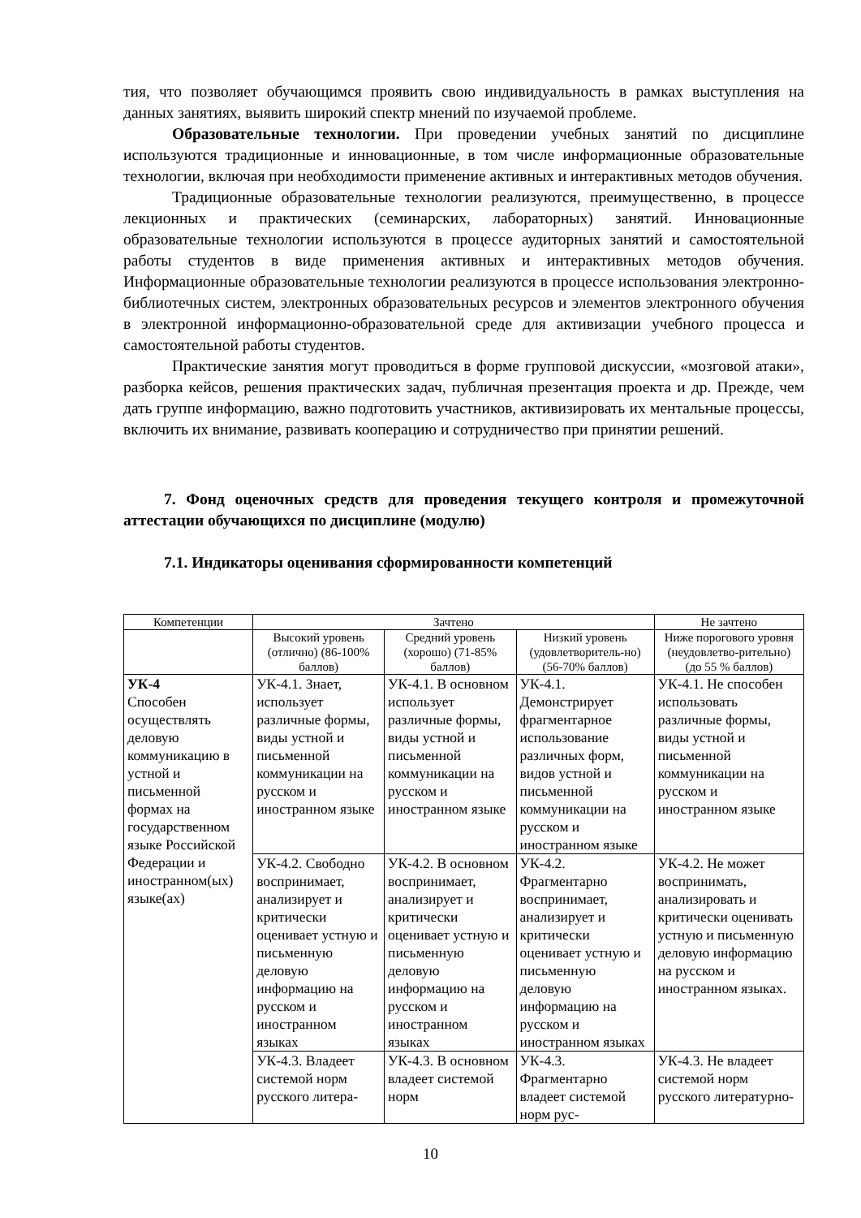тия, что позволяет обучающимся проявить свою индивидуальность в рамках выступления на данных занятиях, выявить широкий спектр мнений по изучаемой проблеме.
Образовательные технологии. При проведении учебных занятий по дисциплине используются традиционные и инновационные, в том числе информационные образовательные технологии, включая при необходимости применение активных и интерактивных методов обучения.
Традиционные образовательные технологии реализуются, преимущественно, в процессе лекционных и практических (семинарских, лабораторных) занятий. Инновационные образовательные технологии используются в процессе аудиторных занятий и самостоятельной работы студентов в виде применения активных и интерактивных методов обучения. Информационные образовательные технологии реализуются в процессе использования электронно-библиотечных систем, электронных образовательных ресурсов и элементов электронного обучения в электронной информационно-образовательной среде для активизации учебного процесса и самостоятельной работы студентов.
Практические занятия могут проводиться в форме групповой дискуссии, «мозговой атаки», разборка кейсов, решения практических задач, публичная презентация проекта и др. Прежде, чем дать группе информацию, важно подготовить участников, активизировать их ментальные процессы, включить их внимание, развивать кооперацию и сотрудничество при принятии решений.
7. Фонд оценочных средств для проведения текущего контроля и промежуточной аттестации обучающихся по дисциплине (модулю)
7.1. Индикаторы оценивания сформированности компетенций
| Компетенции | Зачтено | | | Не зачтено |
| --- | --- | --- | --- | --- |
| | Высокий уровень (отлично) (86-100% баллов) | Средний уровень (хорошо) (71-85% баллов) | Низкий уровень (удовлетворитель-но) (56-70% баллов) | Ниже порогового уровня (неудовлетво-рительно) (до 55 % баллов) |
| УК-4 Способен осуществлять деловую коммуникацию в устной и письменной формах на государственном языке Российской Федерации и иностранном(ых) языке(ах) | УК-4.1. Знает, использует различные формы, виды устной и письменной коммуникации на русском и иностранном языке | УК-4.1. В основном использует различные формы, виды устной и письменной коммуникации на русском и иностранном языке | УК-4.1. Демонстрирует фрагментарное использование различных форм, видов устной и письменной коммуникации на русском и иностранном языке | УК-4.1. Не способен использовать различные формы, виды устной и письменной коммуникации на русском и иностранном языке |
| | УК-4.2. Свободно воспринимает, анализирует и критически оценивает устную и письменную деловую информацию на русском и иностранном языках | УК-4.2. В основном воспринимает, анализирует и критически оценивает устную и письменную деловую информацию на русском и иностранном языках | УК-4.2. Фрагментарно воспринимает, анализирует и критически оценивает устную и письменную деловую информацию на русском и иностранном языках | УК-4.2. Не может воспринимать, анализировать и критически оценивать устную и письменную деловую информацию на русском и иностранном языках. |
| | УК-4.3. Владеет системой норм русского литера- | УК-4.3. В основном владеет системой норм | УК-4.3. Фрагментарно владеет системой норм рус- | УК-4.3. Не владеет системой норм русского литературно- |
10